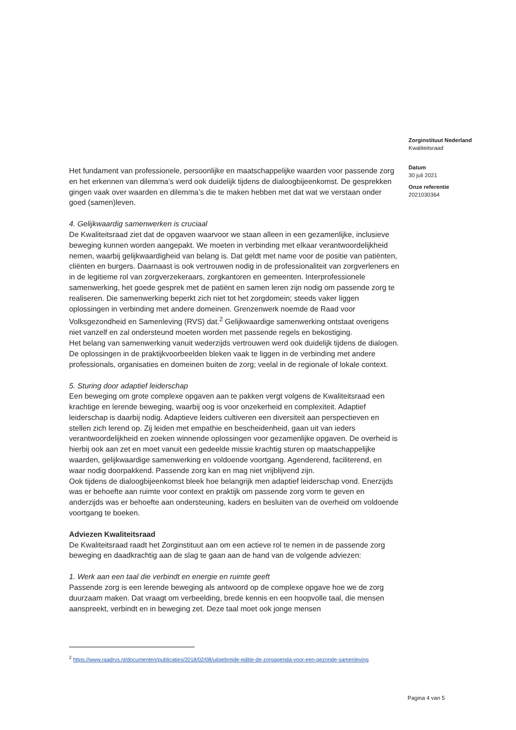Het fundament van professionele, persoonlijke en maatschappelijke waarden voor passende zorg en het erkennen van dilemma’s werd ook duidelijk tijdens de dialoogbijeenkomst. De gesprekken gingen vaak over waarden en dilemma’s die te maken hebben met dat wat we verstaan onder goed (samen)leven.
4. Gelijkwaardig samenwerken is cruciaal
De Kwaliteitsraad ziet dat de opgaven waarvoor we staan alleen in een gezamenlijke, inclusieve beweging kunnen worden aangepakt. We moeten in verbinding met elkaar verantwoordelijkheid nemen, waarbij gelijkwaardigheid van belang is. Dat geldt met name voor de positie van patiënten, cliënten en burgers. Daarnaast is ook vertrouwen nodig in de professionaliteit van zorgverleners en in de legitieme rol van zorgverzekeraars, zorgkantoren en gemeenten. Interprofessionele samenwerking, het goede gesprek met de patiënt en samen leren zijn nodig om passende zorg te realiseren. Die samenwerking beperkt zich niet tot het zorgdomein; steeds vaker liggen oplossingen in verbinding met andere domeinen. Grenzenwerk noemde de Raad voor Volksgezondheid en Samenleving (RVS) dat.<sup>2</sup> Gelijkwaardige samenwerking ontstaat overigens niet vanzelf en zal ondersteund moeten worden met passende regels en bekostiging.
Het belang van samenwerking vanuit wederzijds vertrouwen werd ook duidelijk tijdens de dialogen. De oplossingen in de praktijkvoorbeelden bleken vaak te liggen in de verbinding met andere professionals, organisaties en domeinen buiten de zorg; veelal in de regionale of lokale context.
5. Sturing door adaptief leiderschap
Een beweging om grote complexe opgaven aan te pakken vergt volgens de Kwaliteitsraad een krachtige en lerende beweging, waarbij oog is voor onzekerheid en complexiteit. Adaptief leiderschap is daarbij nodig. Adaptieve leiders cultiveren een diversiteit aan perspectieven en stellen zich lerend op. Zij leiden met empathie en bescheidenheid, gaan uit van ieders verantwoordelijkheid en zoeken winnende oplossingen voor gezamenlijke opgaven. De overheid is hierbij ook aan zet en moet vanuit een gedeelde missie krachtig sturen op maatschappelijke waarden, gelijkwaardige samenwerking en voldoende voortgang. Agenderend, faciliterend, en waar nodig doorpakkend. Passende zorg kan en mag niet vrijblijvend zijn.
Ook tijdens de dialoogbijeenkomst bleek hoe belangrijk men adaptief leiderschap vond. Enerzijds was er behoefte aan ruimte voor context en praktijk om passende zorg vorm te geven en anderzijds was er behoefte aan ondersteuning, kaders en besluiten van de overheid om voldoende voortgang te boeken.
Adviezen Kwaliteitsraad
De Kwaliteitsraad raadt het Zorginstituut aan om een actieve rol te nemen in de passende zorg beweging en daadkrachtig aan de slag te gaan aan de hand van de volgende adviezen:
1. Werk aan een taal die verbindt en energie en ruimte geeft
Passende zorg is een lerende beweging als antwoord op de complexe opgave hoe we de zorg duurzaam maken. Dat vraagt om verbeelding, brede kennis en een hoopvolle taal, die mensen aanspreekt, verbindt en in beweging zet. Deze taal moet ook jonge mensen
Zorginstituut Nederland
Kwaliteitsraad
Datum
30 juli 2021
Onze referentie
2021030364
<sup>2</sup> https://www.raadrvs.nl/documenten/publicaties/2018/02/08/uitgebreide-editie-de-zorgagenda-voor-een-gezonde-samenleving
Pagina 4 van 5